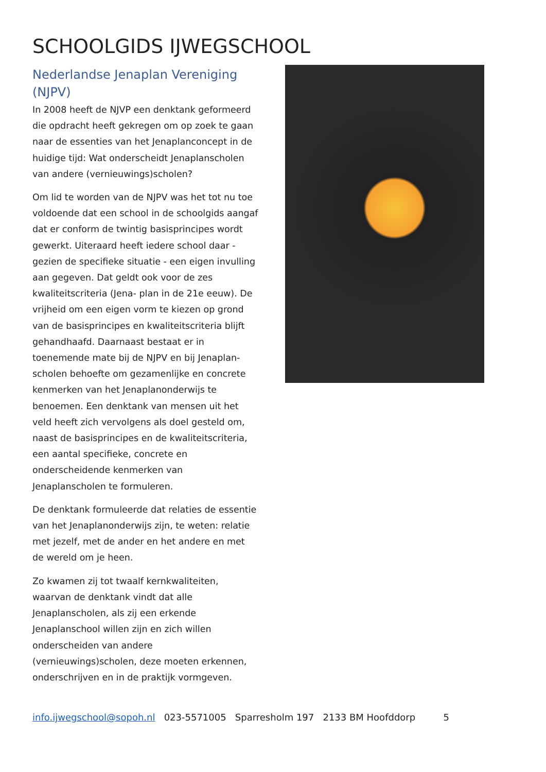SCHOOLGIDS IJWEGSCHOOL
Nederlandse Jenaplan Vereniging (NJPV)
In 2008 heeft de NJVP een denktank geformeerd die opdracht heeft gekregen om op zoek te gaan naar de essenties van het Jenaplanconcept in de huidige tijd: Wat onderscheidt Jenaplanscholen van andere (vernieuwings)scholen?
Om lid te worden van de NJPV was het tot nu toe voldoende dat een school in de schoolgids aangaf dat er conform de twintig basisprincipes wordt gewerkt. Uiteraard heeft iedere school daar - gezien de specifieke situatie - een eigen invulling aan gegeven. Dat geldt ook voor de zes kwaliteitscriteria (Jena- plan in de 21e eeuw). De vrijheid om een eigen vorm te kiezen op grond van de basisprincipes en kwaliteitscriteria blijft gehandhaafd. Daarnaast bestaat er in toenemende mate bij de NJPV en bij Jenaplan-scholen behoefte om gezamenlijke en concrete kenmerken van het Jenaplanonderwijs te benoemen. Een denktank van mensen uit het veld heeft zich vervolgens als doel gesteld om, naast de basisprincipes en de kwaliteitscriteria, een aantal specifieke, concrete en onderscheidende kenmerken van Jenaplanscholen te formuleren.
De denktank formuleerde dat relaties de essentie van het Jenaplanonderwijs zijn, te weten: relatie met jezelf, met de ander en het andere en met de wereld om je heen.
Zo kwamen zij tot twaalf kernkwaliteiten, waarvan de denktank vindt dat alle Jenaplanscholen, als zij een erkende Jenaplanschool willen zijn en zich willen onderscheiden van andere (vernieuwings)scholen, deze moeten erkennen, onderschrijven en in de praktijk vormgeven.
info.ijwegschool@sopoh.nl 023-5571005 Sparresholm 197 2133 BM Hoofddorp 5